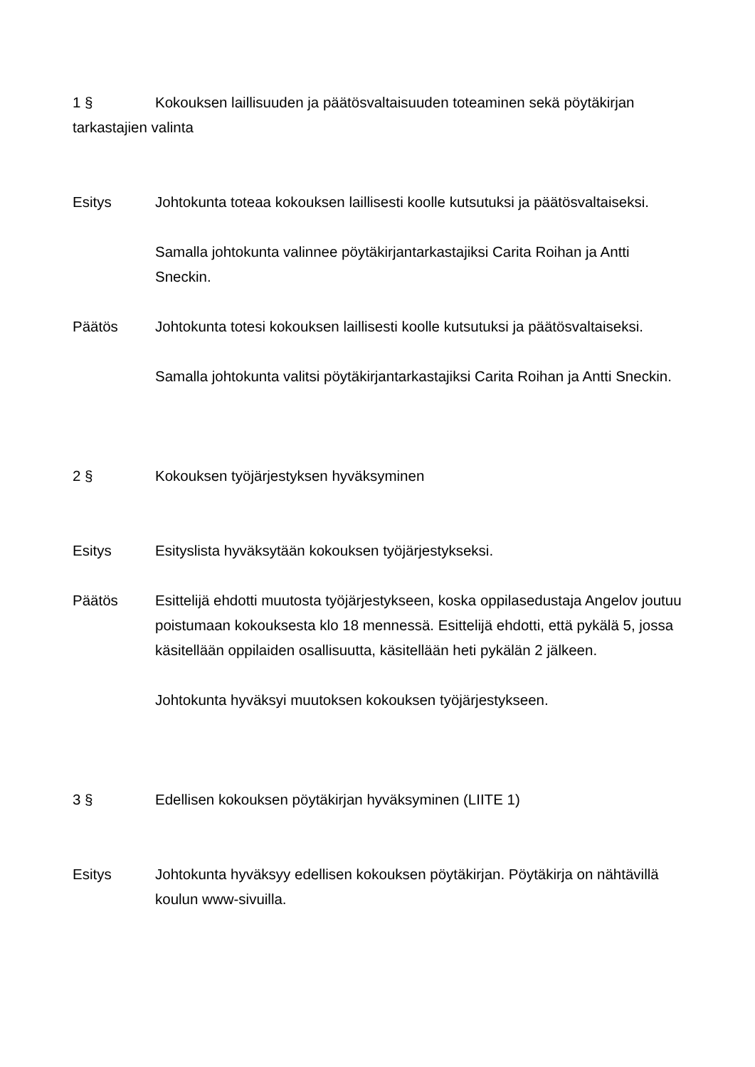1 § Kokouksen laillisuuden ja päätösvaltaisuuden toteaminen sekä pöytäkirjan tarkastajien valinta
Esitys Johtokunta toteaa kokouksen laillisesti koolle kutsutuksi ja päätösvaltaiseksi.
Samalla johtokunta valinnee pöytäkirjantarkastajiksi Carita Roihan ja Antti Sneckin.
Päätös Johtokunta totesi kokouksen laillisesti koolle kutsutuksi ja päätösvaltaiseksi.
Samalla johtokunta valitsi pöytäkirjantarkastajiksi Carita Roihan ja Antti Sneckin.
2 § Kokouksen työjärjestyksen hyväksyminen
Esitys Esityslista hyväksytään kokouksen työjärjestykseksi.
Päätös Esittelijä ehdotti muutosta työjärjestykseen, koska oppilasedustaja Angelov joutuu poistumaan kokouksesta klo 18 mennessä. Esittelijä ehdotti, että pykälä 5, jossa käsitellään oppilaiden osallisuutta, käsitellään heti pykälän 2 jälkeen.
Johtokunta hyväksyi muutoksen kokouksen työjärjestykseen.
3 § Edellisen kokouksen pöytäkirjan hyväksyminen (LIITE 1)
Esitys Johtokunta hyväksyy edellisen kokouksen pöytäkirjan. Pöytäkirja on nähtävillä koulun www-sivuilla.